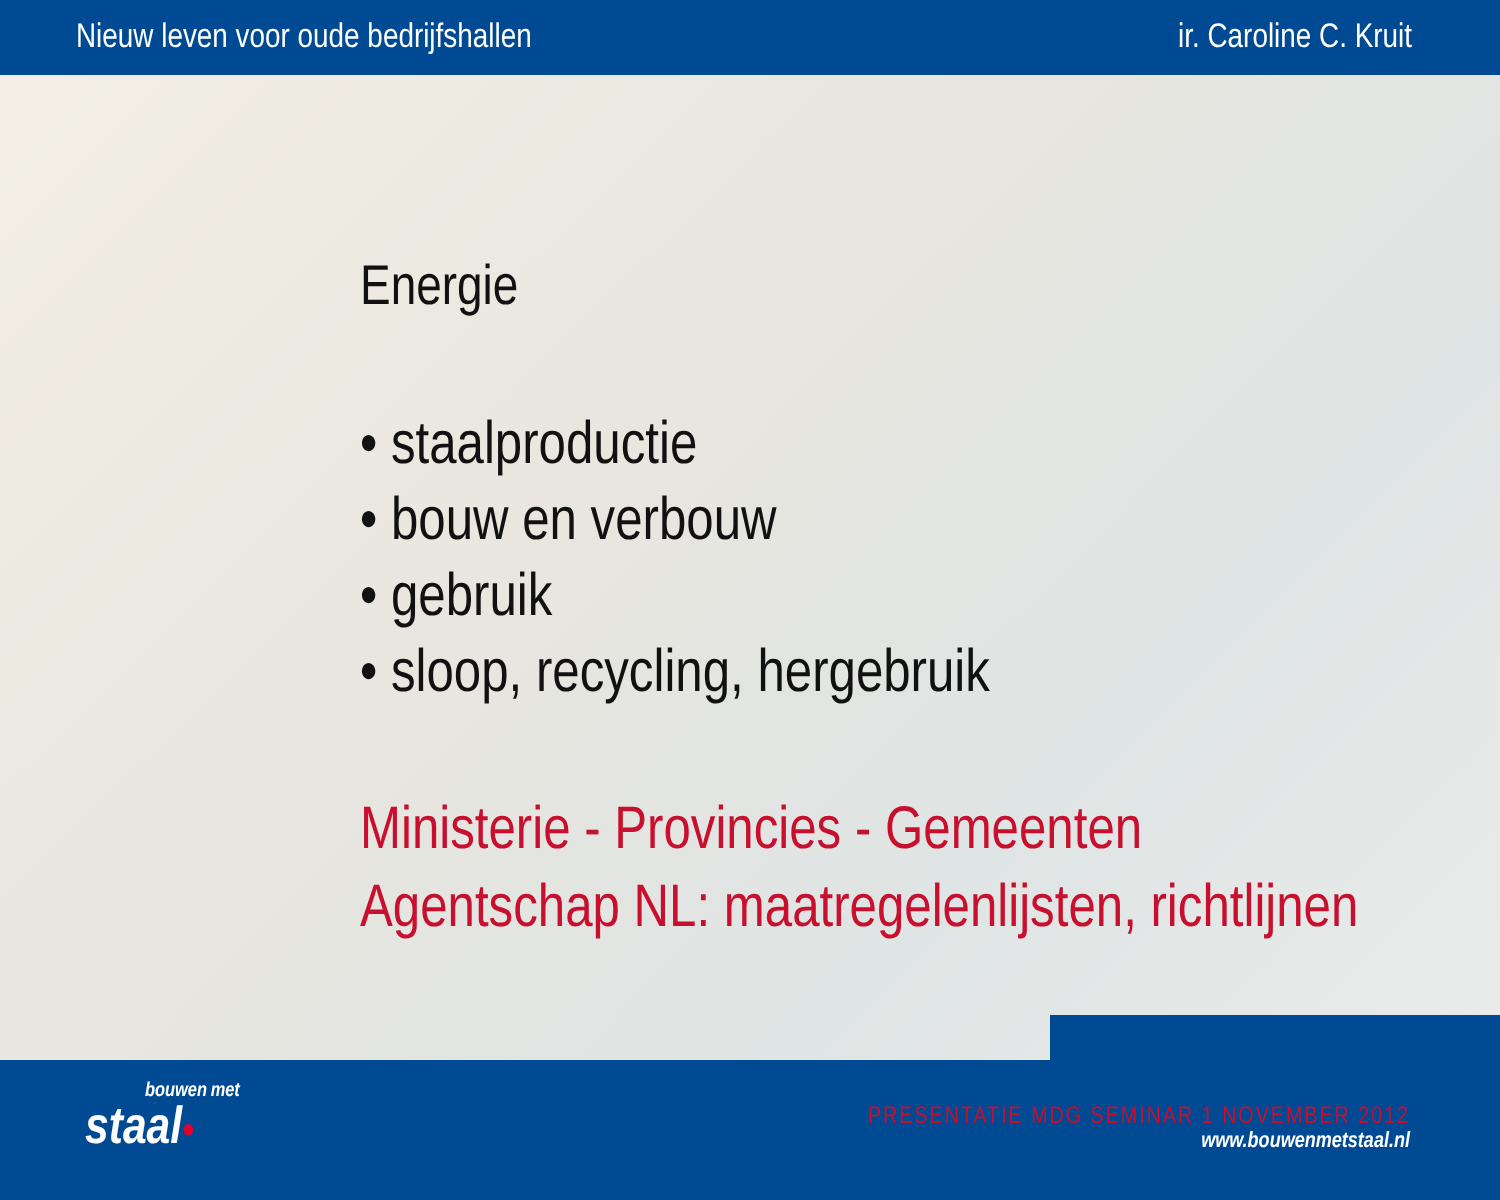Nieuw leven voor oude bedrijfshallen ir. Caroline C. Kruit
Energie
• staalproductie
• bouw en verbouw
• gebruik
• sloop, recycling, hergebruik
Ministerie - Provincies - Gemeenten
Agentschap NL: maatregelenlijsten, richtlijnen
bouwen met
staal•
PRESENTATIE MDG SEMINAR 1 NOVEMBER 2012
www.bouwenmetstaal.nl